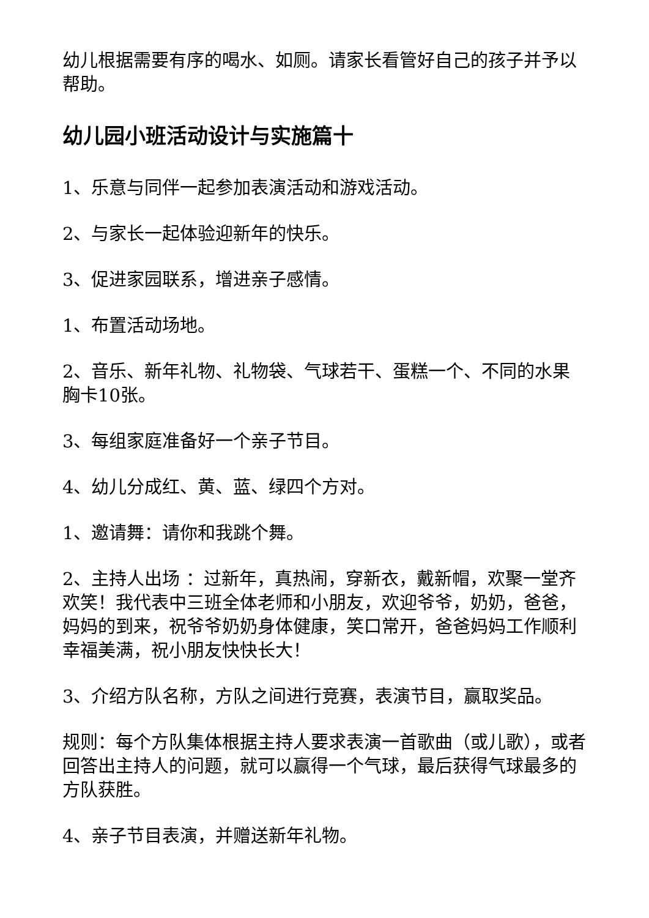幼儿根据需要有序的喝水、如厕。请家长看管好自己的孩子并予以帮助。
幼儿园小班活动设计与实施篇十
1、乐意与同伴一起参加表演活动和游戏活动。
2、与家长一起体验迎新年的快乐。
3、促进家园联系，增进亲子感情。
1、布置活动场地。
2、音乐、新年礼物、礼物袋、气球若干、蛋糕一个、不同的水果胸卡10张。
3、每组家庭准备好一个亲子节目。
4、幼儿分成红、黄、蓝、绿四个方对。
1、邀请舞：请你和我跳个舞。
2、主持人出场 ：过新年，真热闹，穿新衣，戴新帽，欢聚一堂齐欢笑！我代表中三班全体老师和小朋友，欢迎爷爷，奶奶，爸爸，妈妈的到来，祝爷爷奶奶身体健康，笑口常开，爸爸妈妈工作顺利幸福美满，祝小朋友快快长大！
3、介绍方队名称，方队之间进行竞赛，表演节目，赢取奖品。
规则：每个方队集体根据主持人要求表演一首歌曲（或儿歌），或者回答出主持人的问题，就可以赢得一个气球，最后获得气球最多的方队获胜。
4、亲子节目表演，并赠送新年礼物。